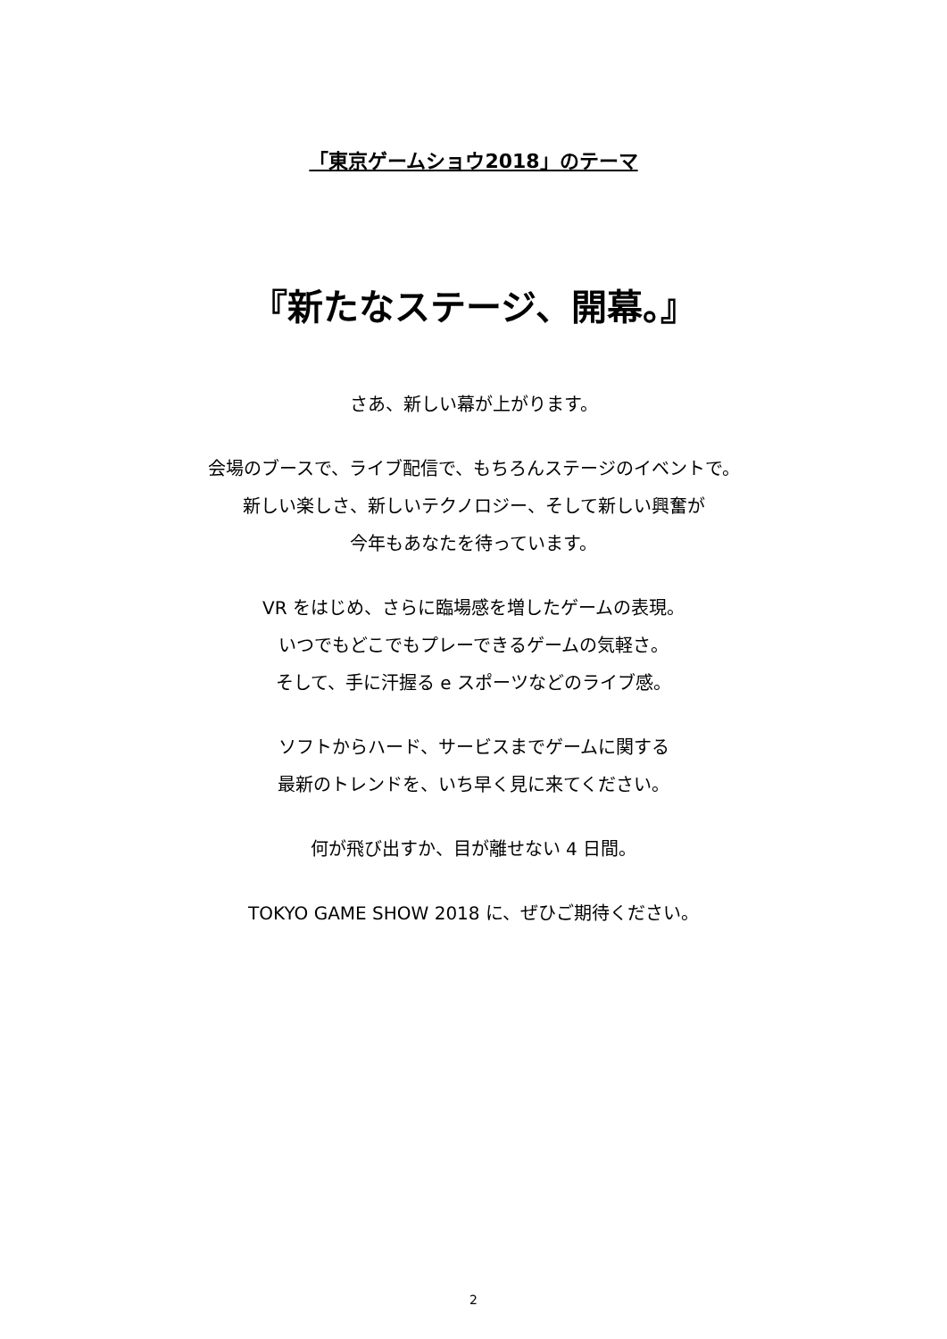「東京ゲームショウ2018」のテーマ
『新たなステージ、開幕。』
さあ、新しい幕が上がります。
会場のブースで、ライブ配信で、もちろんステージのイベントで。
新しい楽しさ、新しいテクノロジー、そして新しい興奮が
今年もあなたを待っています。
VR をはじめ、さらに臨場感を増したゲームの表現。
いつでもどこでもプレーできるゲームの気軽さ。
そして、手に汗握る e スポーツなどのライブ感。
ソフトからハード、サービスまでゲームに関する
最新のトレンドを、いち早く見に来てください。
何が飛び出すか、目が離せない 4 日間。
TOKYO GAME SHOW 2018 に、ぜひご期待ください。
2